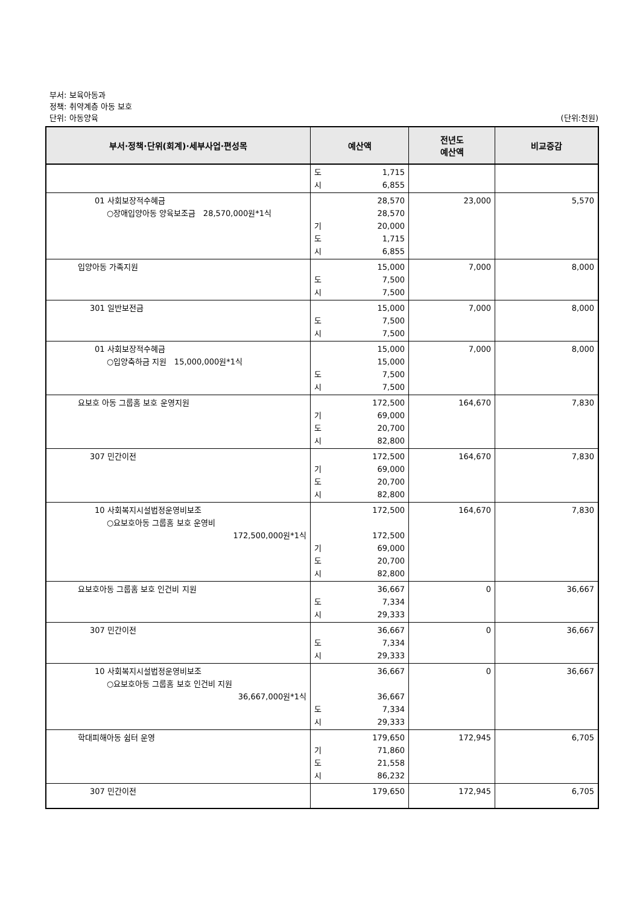부서: 보육아동과
정책: 취약계층 아동 보호
단위: 아동양육 (단위:천원)
| 부서·정책·단위(회계)·세부사업·편성목 | 예산액 | 전년도 예산액 | 비교증감 |
| --- | --- | --- | --- |
| | 도 1,715 시 6,855 | | |
| 01 사회보장적수혜금 ○장애입양아동 양육보조금 28,570,000원*1식 | 28,570 28,570 기 20,000 도 1,715 시 6,855 | 23,000 | 5,570 |
| 입양아동 가족지원 | 15,000 도 7,500 시 7,500 | 7,000 | 8,000 |
| 301 일반보전금 | 15,000 도 7,500 시 7,500 | 7,000 | 8,000 |
| 01 사회보장적수혜금 ○입양축하금 지원 15,000,000원*1식 | 15,000 15,000 도 7,500 시 7,500 | 7,000 | 8,000 |
| 요보호 아동 그룹홈 보호 운영지원 | 172,500 기 69,000 도 20,700 시 82,800 | 164,670 | 7,830 |
| 307 민간이전 | 172,500 기 69,000 도 20,700 시 82,800 | 164,670 | 7,830 |
| 10 사회복지시설법정운영비보조 ○요보호아동 그룹홈 보호 운영비 172,500,000원*1식 | 172,500 172,500 기 69,000 도 20,700 시 82,800 | 164,670 | 7,830 |
| 요보호아동 그룹홈 보호 인건비 지원 | 36,667 도 7,334 시 29,333 | 0 | 36,667 |
| 307 민간이전 | 36,667 도 7,334 시 29,333 | 0 | 36,667 |
| 10 사회복지시설법정운영비보조 ○요보호아동 그룹홈 보호 인건비 지원 36,667,000원*1식 | 36,667 36,667 도 7,334 시 29,333 | 0 | 36,667 |
| 학대피해아동 쉼터 운영 | 179,650 기 71,860 도 21,558 시 86,232 | 172,945 | 6,705 |
| 307 민간이전 | 179,650 | 172,945 | 6,705 |